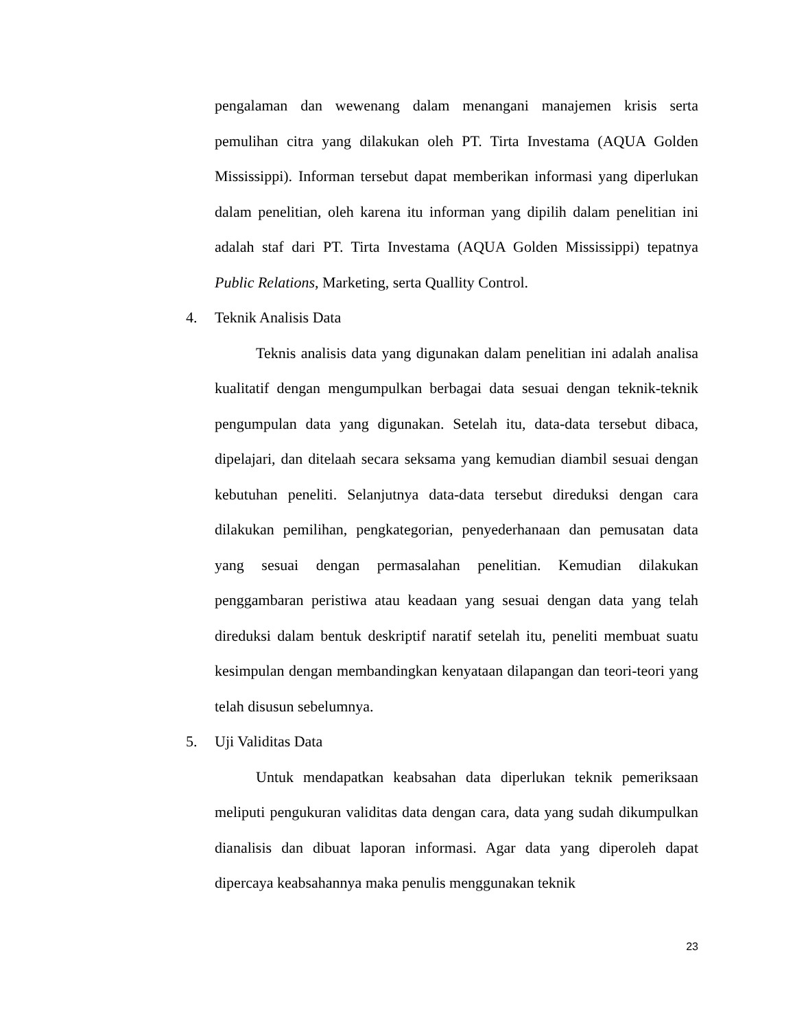pengalaman dan wewenang dalam menangani manajemen krisis serta pemulihan citra yang dilakukan oleh PT. Tirta Investama (AQUA Golden Mississippi). Informan tersebut dapat memberikan informasi yang diperlukan dalam penelitian, oleh karena itu informan yang dipilih dalam penelitian ini adalah staf dari PT. Tirta Investama (AQUA Golden Mississippi) tepatnya Public Relations, Marketing, serta Quallity Control.
4. Teknik Analisis Data
Teknis analisis data yang digunakan dalam penelitian ini adalah analisa kualitatif dengan mengumpulkan berbagai data sesuai dengan teknik-teknik pengumpulan data yang digunakan. Setelah itu, data-data tersebut dibaca, dipelajari, dan ditelaah secara seksama yang kemudian diambil sesuai dengan kebutuhan peneliti. Selanjutnya data-data tersebut direduksi dengan cara dilakukan pemilihan, pengkategorian, penyederhanaan dan pemusatan data yang sesuai dengan permasalahan penelitian. Kemudian dilakukan penggambaran peristiwa atau keadaan yang sesuai dengan data yang telah direduksi dalam bentuk deskriptif naratif setelah itu, peneliti membuat suatu kesimpulan dengan membandingkan kenyataan dilapangan dan teori-teori yang telah disusun sebelumnya.
5. Uji Validitas Data
Untuk mendapatkan keabsahan data diperlukan teknik pemeriksaan meliputi pengukuran validitas data dengan cara, data yang sudah dikumpulkan dianalisis dan dibuat laporan informasi. Agar data yang diperoleh dapat dipercaya keabsahannya maka penulis menggunakan teknik
23